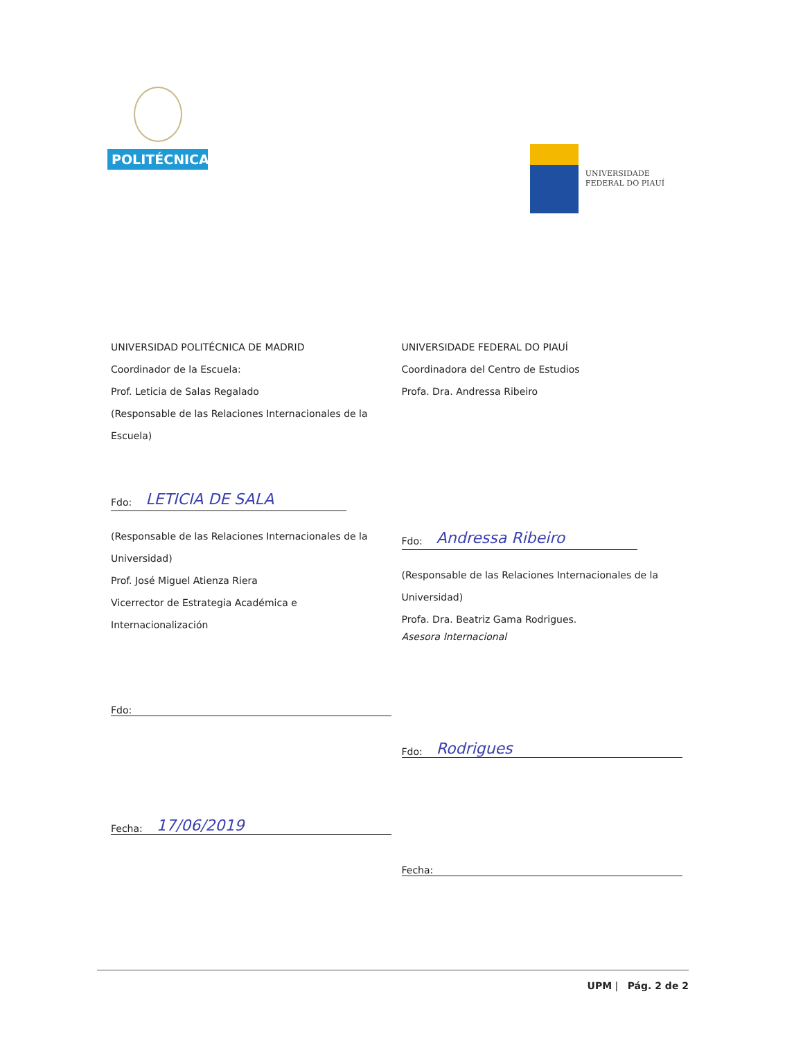POLITÉCNICA
UNIVERSIDADE
FEDERAL DO PIAUÍ
UNIVERSIDAD POLITÉCNICA DE MADRID
Coordinador de la Escuela:
Prof. Leticia de Salas Regalado
(Responsable de las Relaciones Internacionales de la
Escuela)
Fdo: LETICIA DE SALA
(Responsable de las Relaciones Internacionales de la
Universidad)
Prof. José Miguel Atienza Riera
Vicerrector de Estrategia Académica e
Internacionalización
Fdo:
Fecha: 17/06/2019
UNIVERSIDADE FEDERAL DO PIAUÍ
Coordinadora del Centro de Estudios
Profa. Dra. Andressa Ribeiro
Fdo: Andressa Ribeiro
(Responsable de las Relaciones Internacionales de la
Universidad)
Profa. Dra. Beatriz Gama Rodrigues.
Asesora Internacional
Fdo: Rodrigues
Fecha:
UPM | Pág. 2 de 2